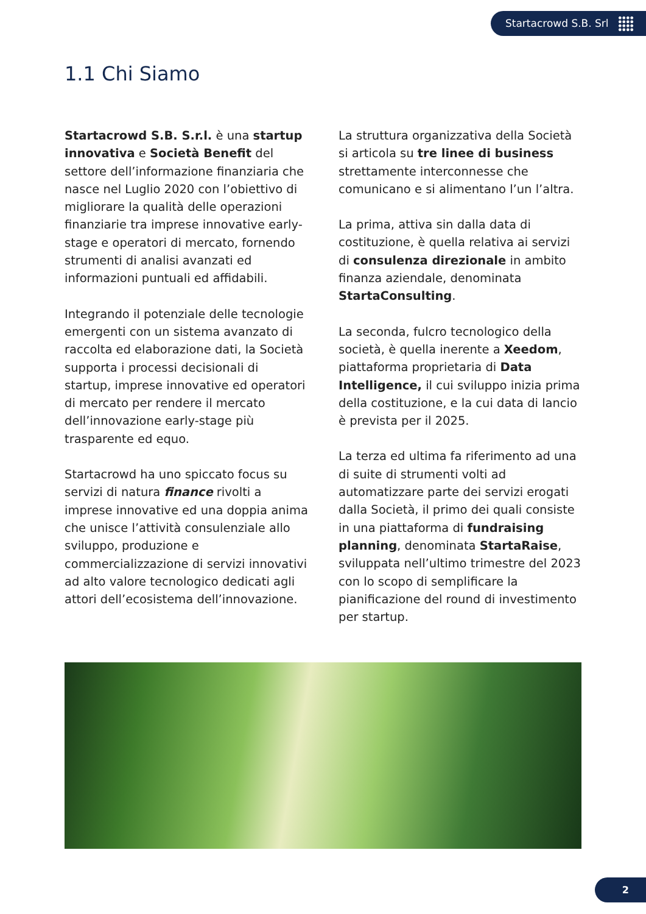Startacrowd S.B. Srl
1.1 Chi Siamo
Startacrowd S.B. S.r.l. è una startup innovativa e Società Benefit del settore dell’informazione finanziaria che nasce nel Luglio 2020 con l’obiettivo di migliorare la qualità delle operazioni finanziarie tra imprese innovative early-stage e operatori di mercato, fornendo strumenti di analisi avanzati ed informazioni puntuali ed affidabili.
Integrando il potenziale delle tecnologie emergenti con un sistema avanzato di raccolta ed elaborazione dati, la Società supporta i processi decisionali di startup, imprese innovative ed operatori di mercato per rendere il mercato dell’innovazione early-stage più trasparente ed equo.
Startacrowd ha uno spiccato focus su servizi di natura finance rivolti a imprese innovative ed una doppia anima che unisce l’attività consulenziale allo sviluppo, produzione e commercializzazione di servizi innovativi ad alto valore tecnologico dedicati agli attori dell’ecosistema dell’innovazione.
La struttura organizzativa della Società si articola su tre linee di business strettamente interconnesse che comunicano e si alimentano l’un l’altra.
La prima, attiva sin dalla data di costituzione, è quella relativa ai servizi di consulenza direzionale in ambito finanza aziendale, denominata StartaConsulting.
La seconda, fulcro tecnologico della società, è quella inerente a Xeedom, piattaforma proprietaria di Data Intelligence, il cui sviluppo inizia prima della costituzione, e la cui data di lancio è prevista per il 2025.
La terza ed ultima fa riferimento ad una di suite di strumenti volti ad automatizzare parte dei servizi erogati dalla Società, il primo dei quali consiste in una piattaforma di fundraising planning, denominata StartaRaise, sviluppata nell’ultimo trimestre del 2023 con lo scopo di semplificare la pianificazione del round di investimento per startup.
2